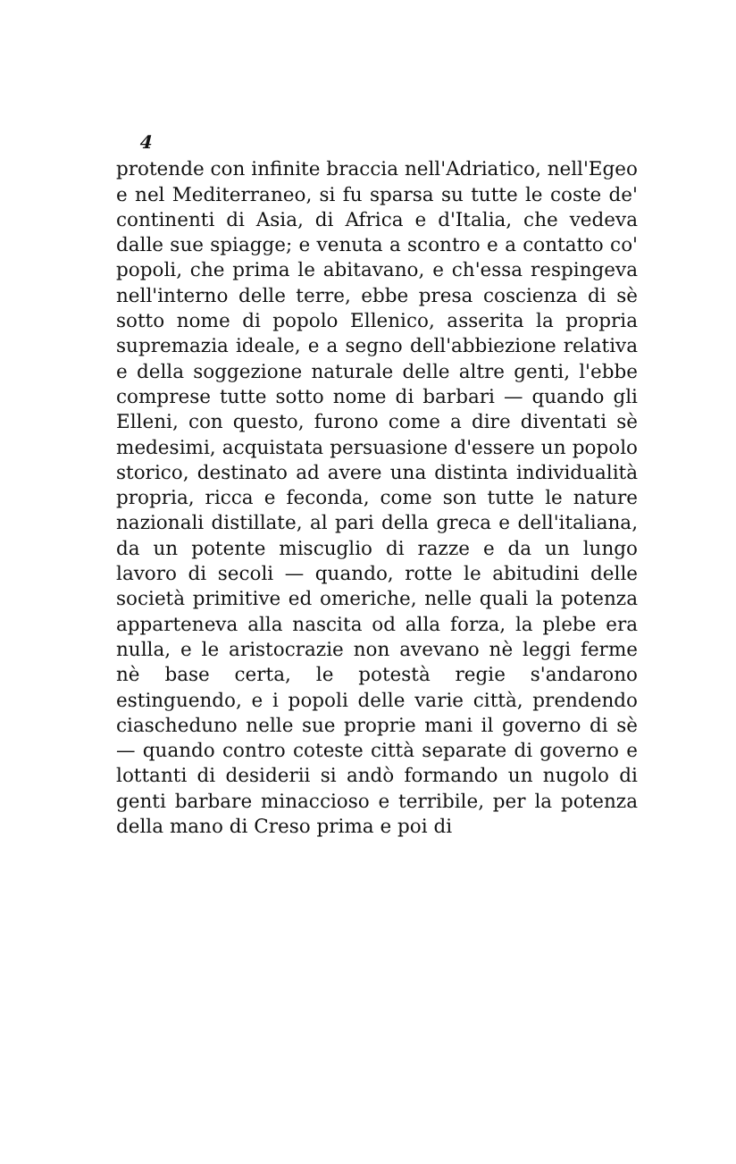4
protende con infinite braccia nell'Adriatico, nell'Egeo e nel Mediterraneo, si fu sparsa su tutte le coste de' continenti di Asia, di Africa e d'Italia, che vedeva dalle sue spiagge; e venuta a scontro e a contatto co' popoli, che prima le abitavano, e ch'essa respingeva nell'interno delle terre, ebbe presa coscienza di sè sotto nome di popolo Ellenico, asserita la propria supremazia ideale, e a segno dell'abbiezione relativa e della soggezione naturale delle altre genti, l'ebbe comprese tutte sotto nome di barbari — quando gli Elleni, con questo, furono come a dire diventati sè medesimi, acquistata persuasione d'essere un popolo storico, destinato ad avere una distinta individualità propria, ricca e feconda, come son tutte le nature nazionali distillate, al pari della greca e dell'italiana, da un potente miscuglio di razze e da un lungo lavoro di secoli — quando, rotte le abitudini delle società primitive ed omeriche, nelle quali la potenza apparteneva alla nascita od alla forza, la plebe era nulla, e le aristocrazie non avevano nè leggi ferme nè base certa, le potestà regie s'andarono estinguendo, e i popoli delle varie città, prendendo ciascheduno nelle sue proprie mani il governo di sè — quando contro coteste città separate di governo e lottanti di desiderii si andò formando un nugolo di genti barbare minaccioso e terribile, per la potenza della mano di Creso prima e poi di